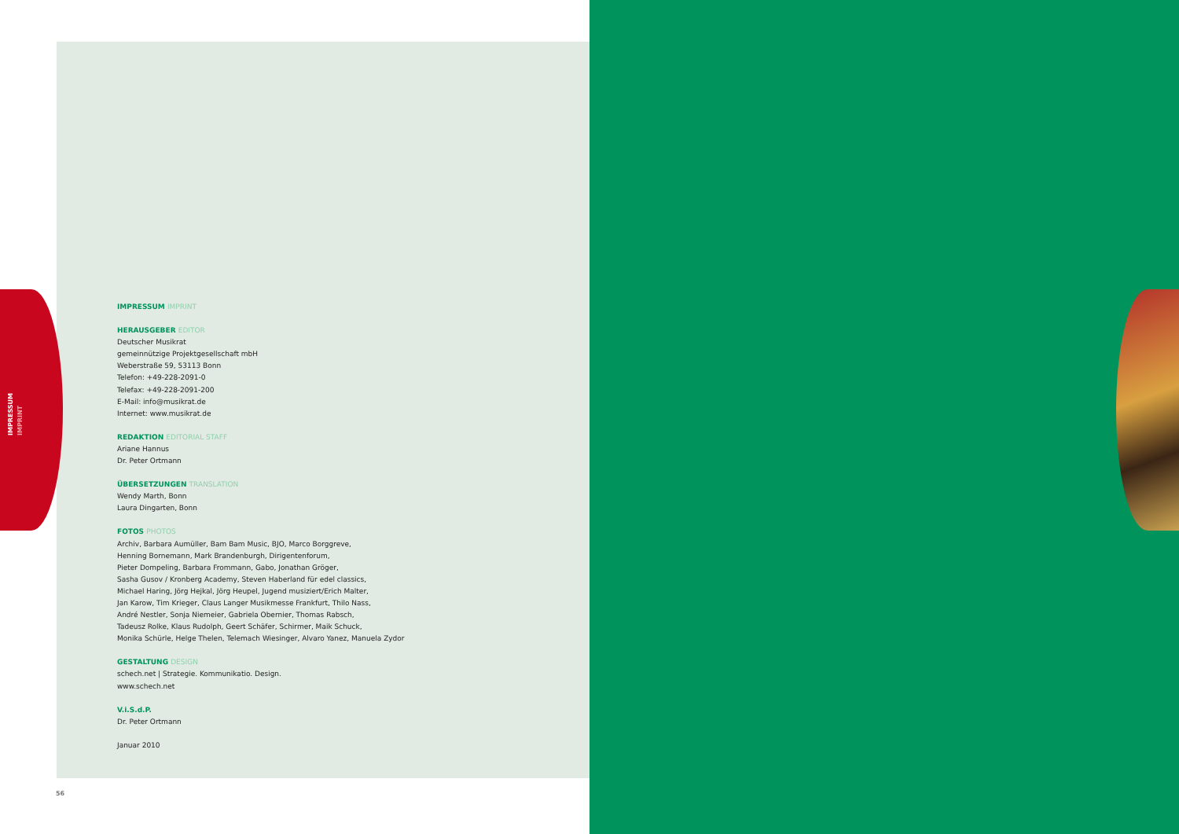IMPRESSUM
IMPRINT
IMPRESSUM IMPRINT
HERAUSGEBER EDITOR
Deutscher Musikrat
gemeinnützige Projektgesellschaft mbH
Weberstraße 59, 53113 Bonn
Telefon: +49-228-2091-0
Telefax: +49-228-2091-200
E-Mail: info@musikrat.de
Internet: www.musikrat.de
REDAKTION EDITORIAL STAFF
Ariane Hannus
Dr. Peter Ortmann
ÜBERSETZUNGEN TRANSLATION
Wendy Marth, Bonn
Laura Dingarten, Bonn
FOTOS PHOTOS
Archiv, Barbara Aumüller, Bam Bam Music, BJO, Marco Borggreve,
Henning Bornemann, Mark Brandenburgh, Dirigentenforum,
Pieter Dompeling, Barbara Frommann, Gabo, Jonathan Gröger,
Sasha Gusov / Kronberg Academy, Steven Haberland für edel classics,
Michael Haring, Jörg Hejkal, Jörg Heupel, Jugend musiziert/Erich Malter,
Jan Karow, Tim Krieger, Claus Langer Musikmesse Frankfurt, Thilo Nass,
André Nestler, Sonja Niemeier, Gabriela Obernier, Thomas Rabsch,
Tadeusz Rolke, Klaus Rudolph, Geert Schäfer, Schirmer, Maik Schuck,
Monika Schürle, Helge Thelen, Telemach Wiesinger, Alvaro Yanez, Manuela Zydor
GESTALTUNG DESIGN
schech.net | Strategie. Kommunikatio. Design.
www.schech.net
V.i.S.d.P.
Dr. Peter Ortmann
Januar 2010
56